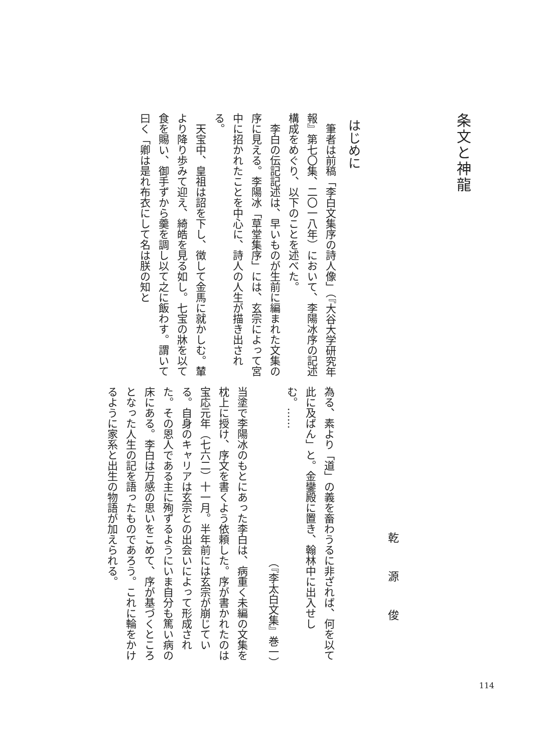条文と神龍
はじめに
筆者は前稿「李白文集序の詩人像」（『大谷大学研究年報』第七〇集、二〇一八年）において、李陽冰序の記述構成をめぐり、以下のことを述べた。
李白の伝記記述は、早いものが生前に編まれた文集の序に見える。李陽冰「草堂集序」には、玄宗によって宮中に招かれたことを中心に、詩人の人生が描き出される。
天宝中、皇祖は詔を下し、徴して金馬に就かしむ。輦より降り歩みて迎え、綺皓を見る如し。七宝の牀を以て食を賜い、御手ずから羹を調し以て之に飯わす。謂いて曰く「卿は是れ布衣にして名は朕の知と
乾源俊
為る、素より「道」の義を畜わうるに非ざれば、何を以て此に及ばん」と。金鑾殿に置き、翰林中に出入せしむ。……
（『李太白文集』巻一）
当塗で李陽冰のもとにあった李白は、病重く未編の文集を枕上に授け、序文を書くよう依頼した。序が書かれたのは宝応元年（七六二）十一月。半年前には玄宗が崩じている。自身のキャリアは玄宗との出会いによって形成された。その恩人である主に殉ずるようにいま自分も篤い病の床にある。李白は万感の思いをこめて、序が基づくところとなった人生の記を語ったものであろう。これに輪をかけるように家系と出生の物語が加えられる。
114